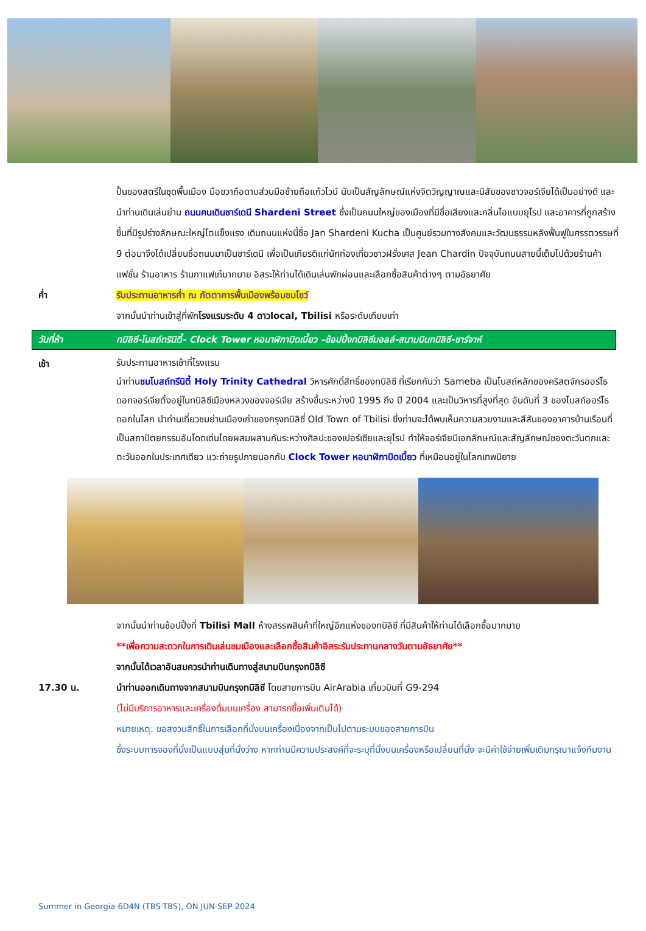ปั้นของสตรีในชุดพื้นเมือง มือขวาถือดาบส่วนมือซ้ายถือแก้วไวน์ นับเป็นสัญลักษณ์แห่งจิตวิญญาณและนิสัยของชาวจอร์เจียได้เป็นอย่างดี และนำท่านเดินเล่นย่าน ถนนคนเดินชาร์เดนี Shardeni Street ซึ่งเป็นถนนใหญ่ของเมืองที่มีชื่อเสียงและกลิ่นไอแบบยุโรป และอาคารที่ถูกสร้างขึ้นที่มีรูปร่างลักษณะใหญ่โตแข็งแรง เดิมถนนแห่งนี้ชื่อ Jan Shardeni Kucha เป็นศูนย์รวมทางสังคมและวัฒนธรรมหลังฟื้นฟูในศรรตวรรษที่ 9 ต่อมาจึงได้เปลี่ยนชื่อถนนมาเป็นชาร์เดนี เพื่อเป็นเกียรติแก่นักท่องเที่ยวชาวฝรั่งเศส Jean Chardin ปัจจุบันถนนสายนี้เต็มไปด้วยร้านค้าแฟชั่น ร้านอาหาร ร้านกาแฟเก๋มากมาย อิสระให้ท่านได้เดินเล่นพักผ่อนและเลือกซื้อสินค้าต่างๆ ตามอัธยาศัย
ค่ำ รับประทานอาหารค่ำ ณ ภัตตาคารพื้นเมืองพร้อมชมโชว์
จากนั้นนำท่านเข้าสู่ที่พักโรงแรมระดับ 4 ดาวlocal, Tbilisi หรือระดับเทียบเท่า
วันที่ห้า ทบิลิซี-โบสถ์ทรินิตี้- Clock Tower หอนาฬิกาบิดเบี้ยว –ช้อปปิ้งทบิลิซีมอลล์-สนามบินทบิลิซี-ชาร์จาห์
เช้า
รับประทานอาหารเช้าที่โรงแรม
นำท่านชมโบสถ์ทรีนิตี้ Holy Trinity Cathedral วิหารศักดิ์สิทธิ์ของทบิลิซี ที่เรียกกันว่า Sameba เป็นโบสถ์หลักของคริสตจักรออร์โธดอกจอร์เจียตั้งอยู่ในทบิลิซีเมืองหลวงของจอร์เจีย สร้างขึ้นระหว่างปี 1995 ถึง ปี 2004 และเป็นวิหารที่สูงที่สุด อันดับที่ 3 ของโบสถ์ออร์โธดอกในโลก นำท่านเที่ยวชมย่านเมืองเก่าของกรุงทบิลิซี่ Old Town of Tbilisi ซึ่งท่านจะได้พบเห็นความสวยงามและสีสันของอาคารบ้านเรือนที่เป็นสถาปัตยกรรมอันโดดเด่นโดยผสมผสานกันระหว่างศิลปะของเปอร์เซียและยุโรป ทำให้จอร์เจียมีเอกลักษณ์และสัญลักษณ์ของตะวันตกและตะวันออกในประเทศเดียว แวะถ่ายรูปภายนอกกับ Clock Tower หอนาฬิกาบิดเบี้ยว ที่เหมือนอยู่ในโลกเทพนิยาย
จากนั้นนำท่านช้อปปิ้งที่ Tbilisi Mall ห้างสรรพสินค้าที่ใหญ่อีกแห่งของทบิลิซี ที่มีสินค้าให้ท่านได้เลือกซื้อมากมาย
**เพื่อความสะดวกในการเดินเล่นชมเมืองและเลือกซื้อสินค้าอิสระรับประทานกลางวันตามอัธยาศัย**
จากนั้นได้เวลาอันสมควรนำท่านเดินทางสู่สนามบินกรุงทบิลิซี
17.30 น. นำท่านออกเดินทางจากสนามบินกรุงทบิลิซี โดยสายการบิน AirArabia เที่ยวบินที่ G9-294
(ไม่มีบริการอาหารและเครื่องดื่มบนเครื่อง สามารถซื้อเพิ่มเติมได้)
หมายเหตุ: ขอสงวนสิทธิ์ในการเลือกที่นั่งบนเครื่องเนื่องจากเป็นไปตามระบบของสายการบิน
ซึ่งระบบการจองที่นั่งเป็นแบบสุ่มที่นั่งว่าง หากท่านมีความประสงค์ที่จะระบุที่นั่งบนเครื่องหรือเปลี่ยนที่นั่ง จะมีค่าใช้จ่ายเพิ่มเติมกรุณาแจ้งทีมงาน
Summer in Georgia 6D4N (TBS-TBS), ON JUN-SEP 2024